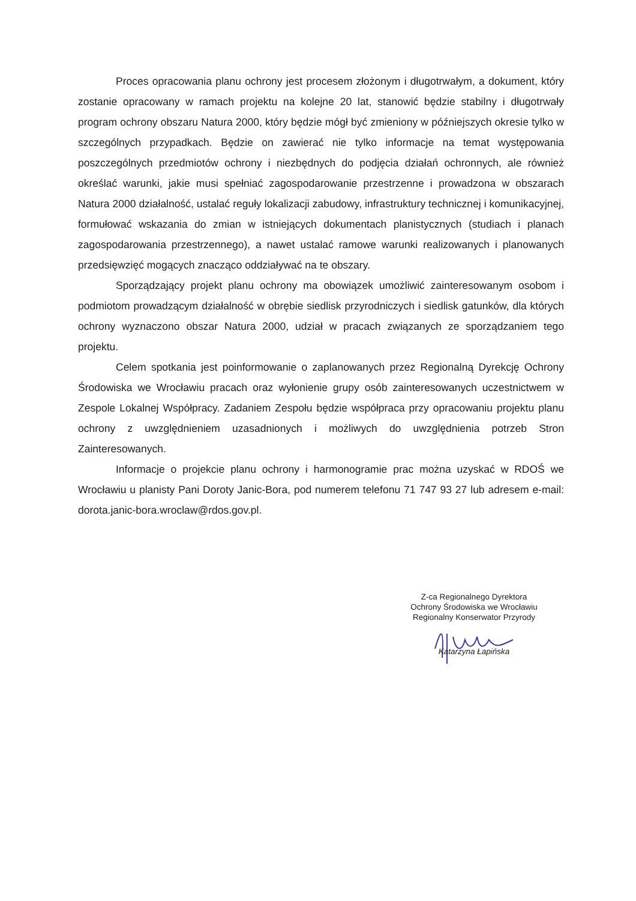Proces opracowania planu ochrony jest procesem złożonym i długotrwałym, a dokument, który zostanie opracowany w ramach projektu na kolejne 20 lat, stanowić będzie stabilny i długotrwały program ochrony obszaru Natura 2000, który będzie mógł być zmieniony w późniejszych okresie tylko w szczególnych przypadkach. Będzie on zawierać nie tylko informacje na temat występowania poszczególnych przedmiotów ochrony i niezbędnych do podjęcia działań ochronnych, ale również określać warunki, jakie musi spełniać zagospodarowanie przestrzenne i prowadzona w obszarach Natura 2000 działalność, ustalać reguły lokalizacji zabudowy, infrastruktury technicznej i komunikacyjnej, formułować wskazania do zmian w istniejących dokumentach planistycznych (studiach i planach zagospodarowania przestrzennego), a nawet ustalać ramowe warunki realizowanych i planowanych przedsięwzięć mogących znacząco oddziaływać na te obszary.
Sporządzający projekt planu ochrony ma obowiązek umożliwić zainteresowanym osobom i podmiotom prowadzącym działalność w obrębie siedlisk przyrodniczych i siedlisk gatunków, dla których ochrony wyznaczono obszar Natura 2000, udział w pracach związanych ze sporządzaniem tego projektu.
Celem spotkania jest poinformowanie o zaplanowanych przez Regionalną Dyrekcję Ochrony Środowiska we Wrocławiu pracach oraz wyłonienie grupy osób zainteresowanych uczestnictwem w Zespole Lokalnej Współpracy. Zadaniem Zespołu będzie współpraca przy opracowaniu projektu planu ochrony z uwzględnieniem uzasadnionych i możliwych do uwzględnienia potrzeb Stron Zainteresowanych.
Informacje o projekcie planu ochrony i harmonogramie prac można uzyskać w RDOŚ we Wrocławiu u planisty Pani Doroty Janic-Bora, pod numerem telefonu 71 747 93 27 lub adresem e-mail: dorota.janic-bora.wroclaw@rdos.gov.pl.
Z-ca Regionalnego Dyrektora
Ochrony Środowiska we Wrocławiu
Regionalny Konserwator Przyrody
Katarzyna Łapińska